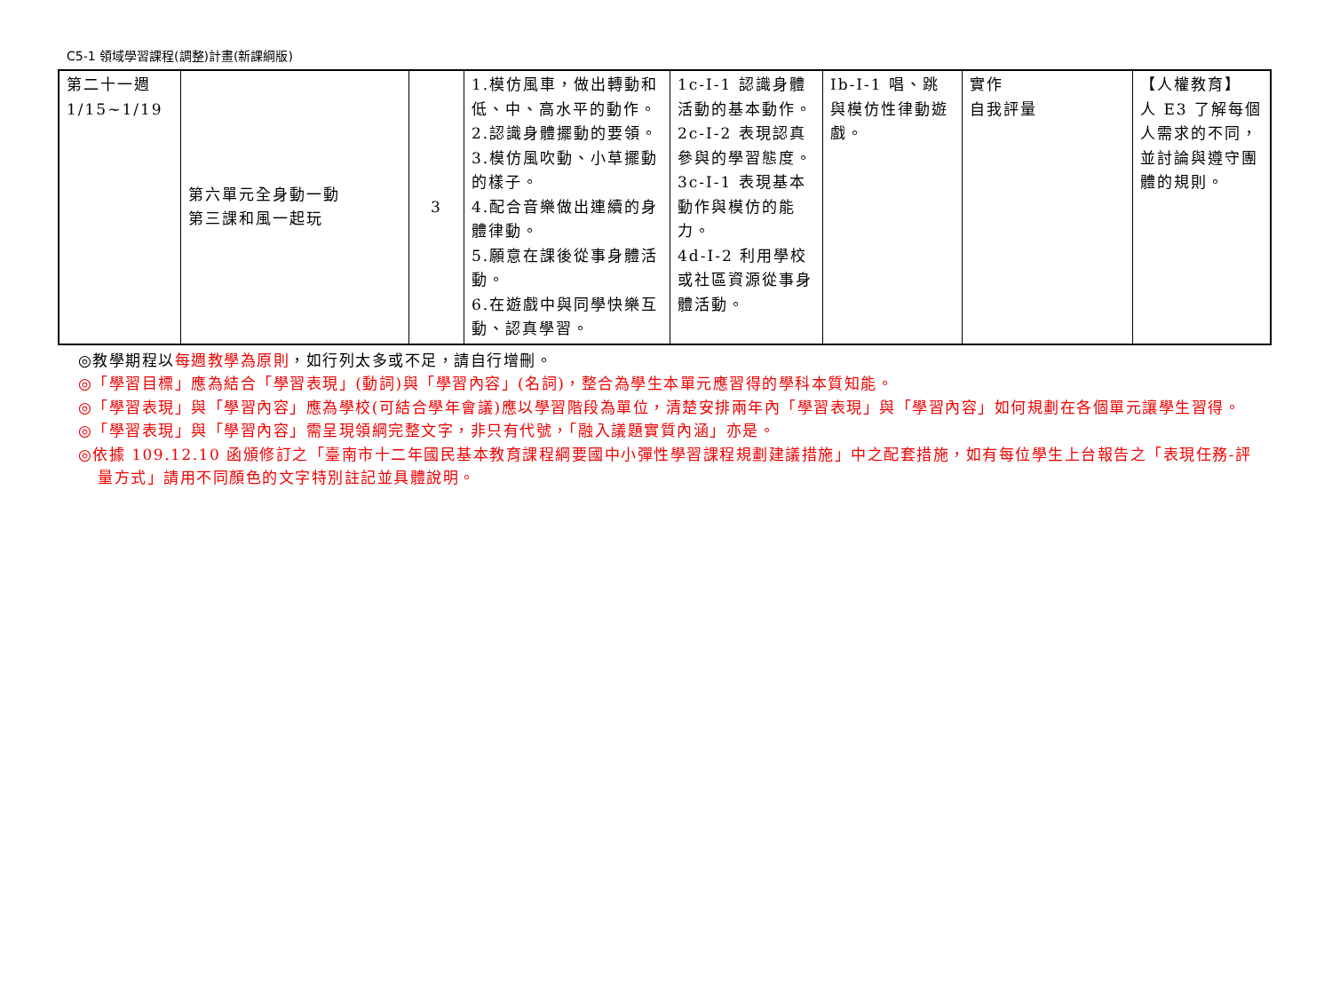C5-1 領域學習課程(調整)計畫(新課綱版)
| 第二十一週 1/15~1/19 | 第六單元全身動一動 第三課和風一起玩 | 3 | 1.模仿風車，做出轉動和低、中、高水平的動作。 2.認識身體擺動的要領。 3.模仿風吹動、小草擺動的樣子。 4.配合音樂做出連續的身體律動。 5.願意在課後從事身體活動。 6.在遊戲中與同學快樂互動、認真學習。 | 1c-I-1 認識身體活動的基本動作。 2c-I-2 表現認真參與的學習態度。 3c-I-1 表現基本動作與模仿的能力。 4d-I-2 利用學校或社區資源從事身體活動。 | Ib-I-1 唱、跳與模仿性律動遊戲。 | 實作 自我評量 | 【人權教育】 人 E3 了解每個人需求的不同，並討論與遵守團體的規則。 |
◎教學期程以每週教學為原則，如行列太多或不足，請自行增刪。
◎「學習目標」應為結合「學習表現」(動詞)與「學習內容」(名詞)，整合為學生本單元應習得的學科本質知能。
◎「學習表現」與「學習內容」應為學校(可結合學年會議)應以學習階段為單位，清楚安排兩年內「學習表現」與「學習內容」如何規劃在各個單元讓學生習得。
◎「學習表現」與「學習內容」需呈現領綱完整文字，非只有代號，「融入議題實質內涵」亦是。
◎依據 109.12.10 函頒修訂之「臺南市十二年國民基本教育課程綱要國中小彈性學習課程規劃建議措施」中之配套措施，如有每位學生上台報告之「表現任務-評量方式」請用不同顏色的文字特別註記並具體說明。